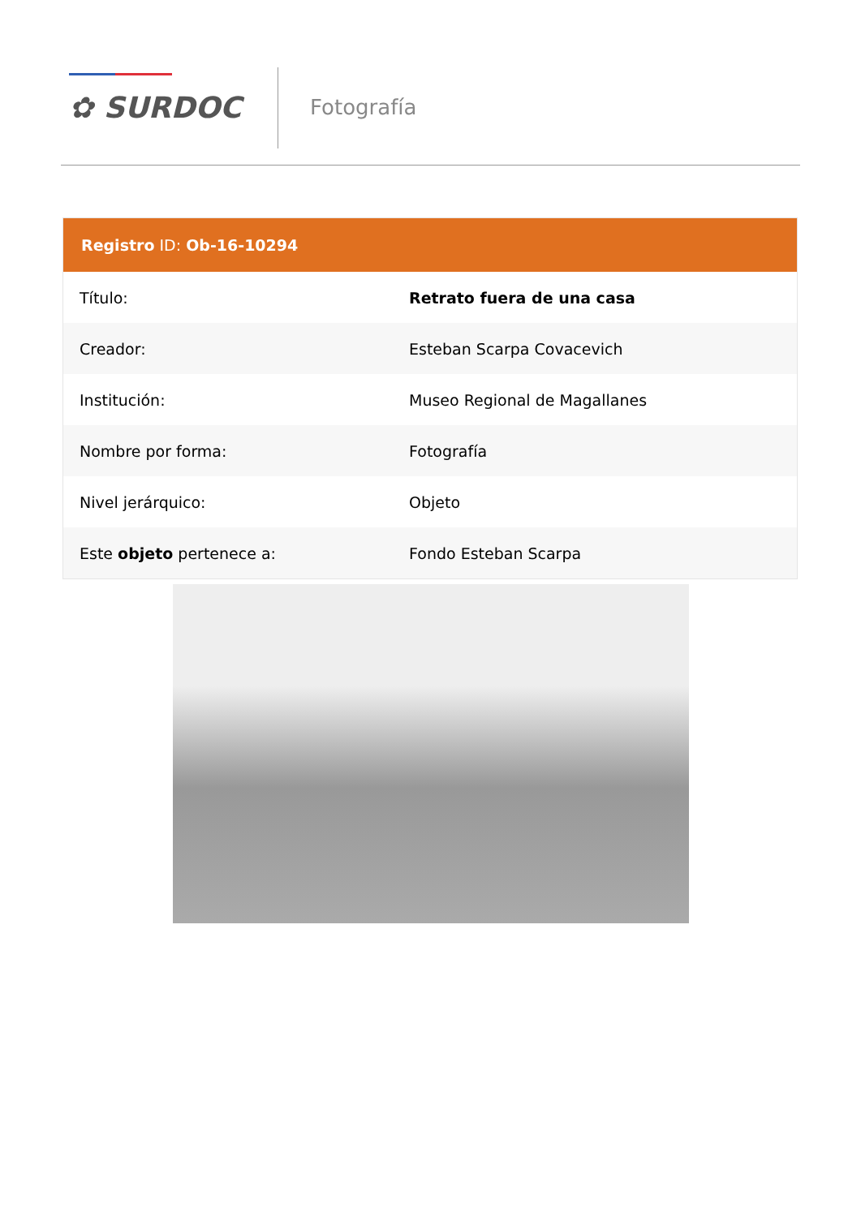✿ SURDOC Fotografía
| Registro ID: Ob-16-10294 | |
| --- | --- |
| Título: | Retrato fuera de una casa |
| Creador: | Esteban Scarpa Covacevich |
| Institución: | Museo Regional de Magallanes |
| Nombre por forma: | Fotografía |
| Nivel jerárquico: | Objeto |
| Este objeto pertenece a: | Fondo Esteban Scarpa |